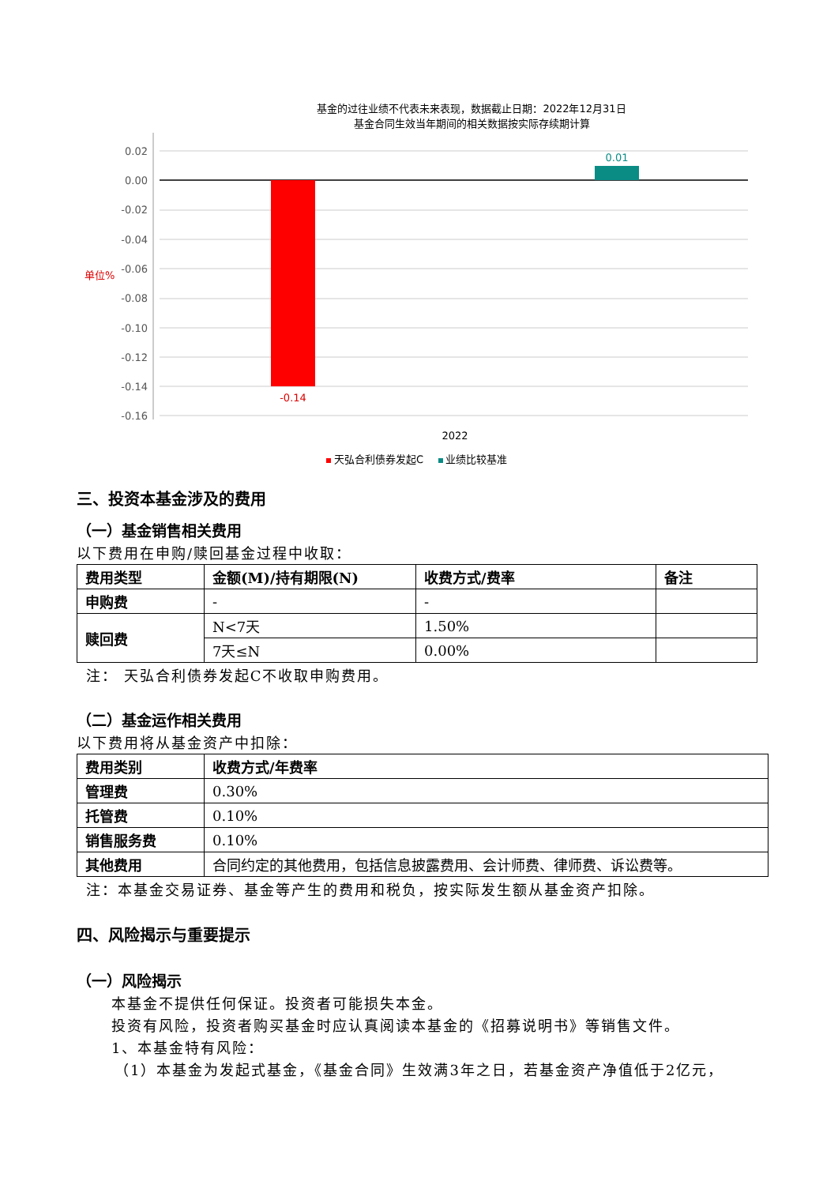基金的过往业绩不代表未来表现，数据截止日期：2022年12月31日
基金合同生效当年期间的相关数据按实际存续期计算
0.02
0.00
-0.02
-0.04
-0.06
-0.08
-0.10
-0.12
-0.14
-0.16
单位%
-0.14
0.01
2022
天弘合利债券发起C
业绩比较基准
三、投资本基金涉及的费用
（一）基金销售相关费用
以下费用在申购/赎回基金过程中收取：
| 费用类型 | 金额(M)/持有期限(N) | 收费方式/费率 | 备注 |
| --- | --- | --- | --- |
| 申购费 | - | - | |
| 赎回费 | N<7天 | 1.50% | |
| | 7天≤N | 0.00% | |
注： 天弘合利债券发起C不收取申购费用。
（二）基金运作相关费用
以下费用将从基金资产中扣除：
| 费用类别 | 收费方式/年费率 |
| --- | --- |
| 管理费 | 0.30% |
| 托管费 | 0.10% |
| 销售服务费 | 0.10% |
| 其他费用 | 合同约定的其他费用，包括信息披露费用、会计师费、律师费、诉讼费等。 |
注：本基金交易证券、基金等产生的费用和税负，按实际发生额从基金资产扣除。
四、风险揭示与重要提示
（一）风险揭示
本基金不提供任何保证。投资者可能损失本金。
投资有风险，投资者购买基金时应认真阅读本基金的《招募说明书》等销售文件。
1、本基金特有风险：
（1）本基金为发起式基金，《基金合同》生效满3年之日，若基金资产净值低于2亿元，